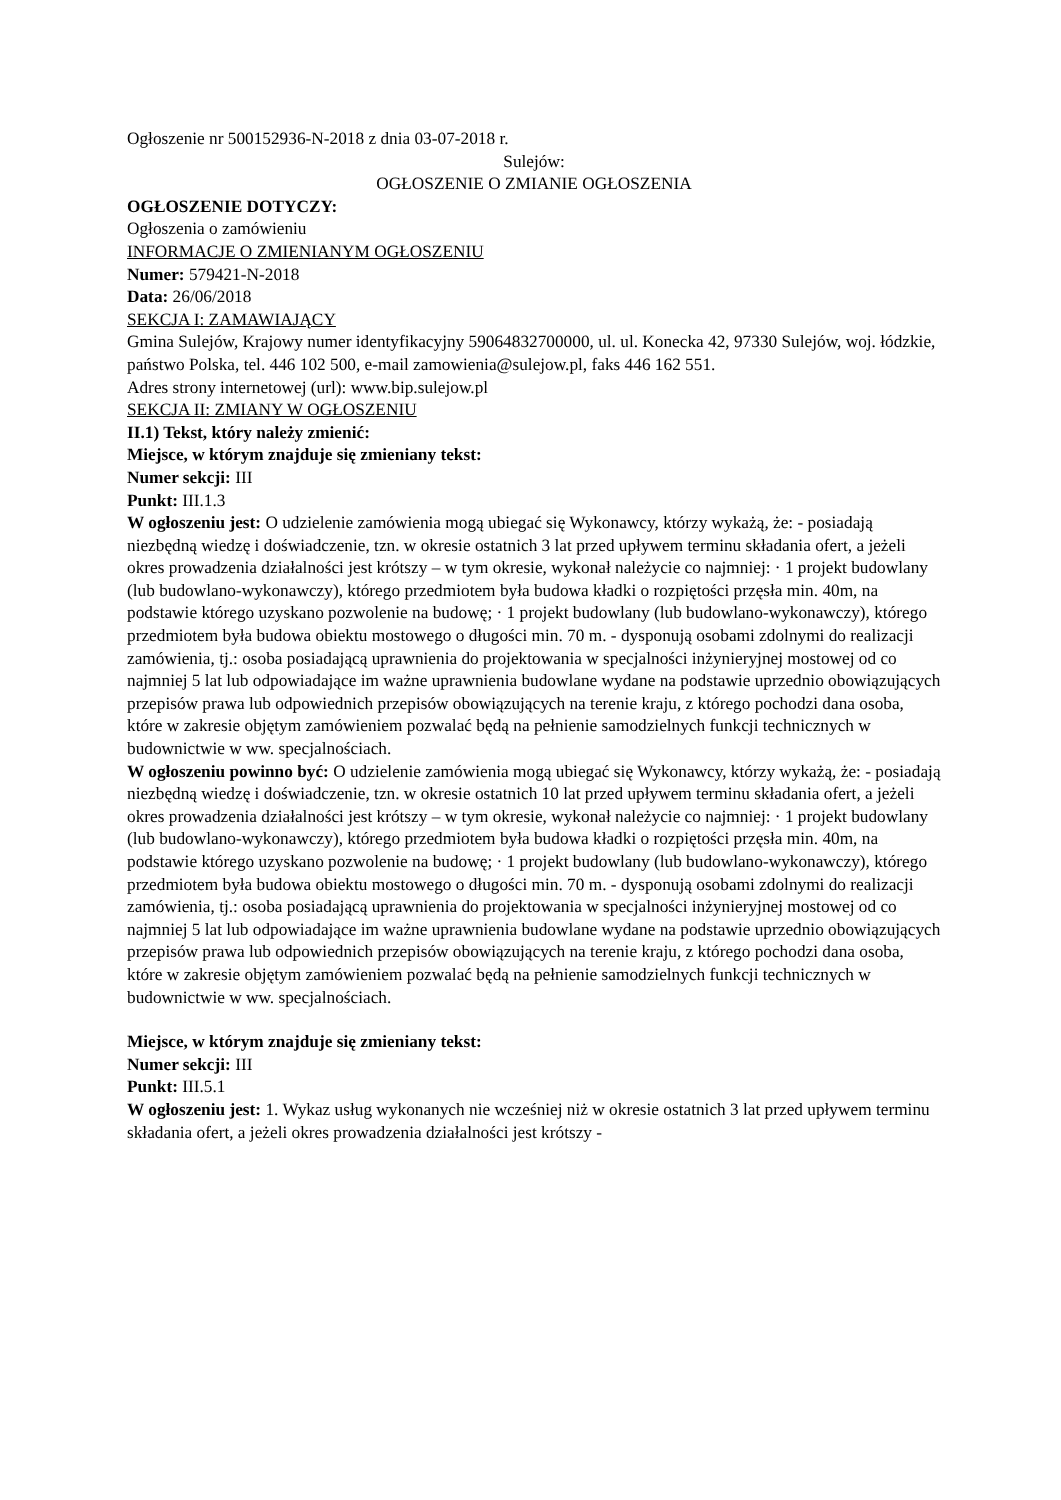Ogłoszenie nr 500152936-N-2018 z dnia 03-07-2018 r.
Sulejów:
OGŁOSZENIE O ZMIANIE OGŁOSZENIA
OGŁOSZENIE DOTYCZY:
Ogłoszenia o zamówieniu
INFORMACJE O ZMIENIANYM OGŁOSZENIU
Numer: 579421-N-2018
Data: 26/06/2018
SEKCJA I: ZAMAWIAJĄCY
Gmina Sulejów, Krajowy numer identyfikacyjny 59064832700000, ul. ul. Konecka 42, 97330 Sulejów, woj. łódzkie, państwo Polska, tel. 446 102 500, e-mail zamowienia@sulejow.pl, faks 446 162 551.
Adres strony internetowej (url): www.bip.sulejow.pl
SEKCJA II: ZMIANY W OGŁOSZENIU
II.1) Tekst, który należy zmienić:
Miejsce, w którym znajduje się zmieniany tekst:
Numer sekcji: III
Punkt: III.1.3
W ogłoszeniu jest: O udzielenie zamówienia mogą ubiegać się Wykonawcy, którzy wykażą, że: - posiadają niezbędną wiedzę i doświadczenie, tzn. w okresie ostatnich 3 lat przed upływem terminu składania ofert, a jeżeli okres prowadzenia działalności jest krótszy – w tym okresie, wykonał należycie co najmniej: · 1 projekt budowlany (lub budowlano-wykonawczy), którego przedmiotem była budowa kładki o rozpiętości przęsła min. 40m, na podstawie którego uzyskano pozwolenie na budowę; · 1 projekt budowlany (lub budowlano-wykonawczy), którego przedmiotem była budowa obiektu mostowego o długości min. 70 m. - dysponują osobami zdolnymi do realizacji zamówienia, tj.: osoba posiadającą uprawnienia do projektowania w specjalności inżynieryjnej mostowej od co najmniej 5 lat lub odpowiadające im ważne uprawnienia budowlane wydane na podstawie uprzednio obowiązujących przepisów prawa lub odpowiednich przepisów obowiązujących na terenie kraju, z którego pochodzi dana osoba, które w zakresie objętym zamówieniem pozwalać będą na pełnienie samodzielnych funkcji technicznych w budownictwie w ww. specjalnościach.
W ogłoszeniu powinno być: O udzielenie zamówienia mogą ubiegać się Wykonawcy, którzy wykażą, że: - posiadają niezbędną wiedzę i doświadczenie, tzn. w okresie ostatnich 10 lat przed upływem terminu składania ofert, a jeżeli okres prowadzenia działalności jest krótszy – w tym okresie, wykonał należycie co najmniej: · 1 projekt budowlany (lub budowlano-wykonawczy), którego przedmiotem była budowa kładki o rozpiętości przęsła min. 40m, na podstawie którego uzyskano pozwolenie na budowę; · 1 projekt budowlany (lub budowlano-wykonawczy), którego przedmiotem była budowa obiektu mostowego o długości min. 70 m. - dysponują osobami zdolnymi do realizacji zamówienia, tj.: osoba posiadającą uprawnienia do projektowania w specjalności inżynieryjnej mostowej od co najmniej 5 lat lub odpowiadające im ważne uprawnienia budowlane wydane na podstawie uprzednio obowiązujących przepisów prawa lub odpowiednich przepisów obowiązujących na terenie kraju, z którego pochodzi dana osoba, które w zakresie objętym zamówieniem pozwalać będą na pełnienie samodzielnych funkcji technicznych w budownictwie w ww. specjalnościach.
Miejsce, w którym znajduje się zmieniany tekst:
Numer sekcji: III
Punkt: III.5.1
W ogłoszeniu jest: 1. Wykaz usług wykonanych nie wcześniej niż w okresie ostatnich 3 lat przed upływem terminu składania ofert, a jeżeli okres prowadzenia działalności jest krótszy -